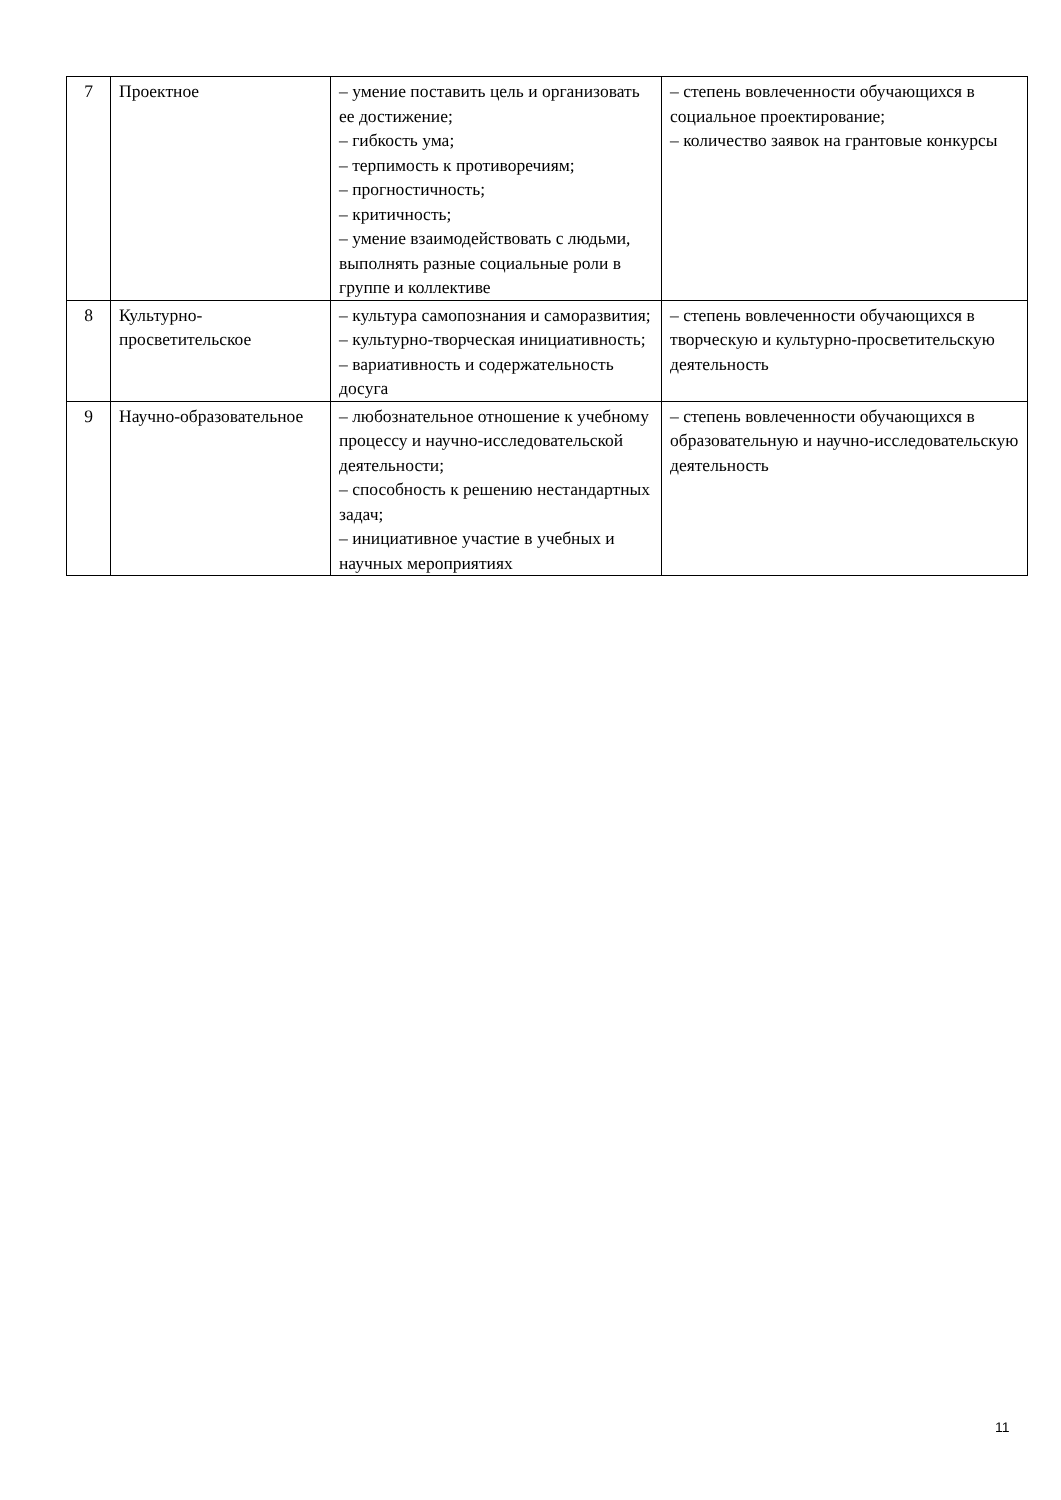| 7 | Проектное | – умение поставить цель и организовать ее достижение; – гибкость ума; – терпимость к противоречиям; – прогностичность; – критичность; – умение взаимодействовать с людьми, выполнять разные социальные роли в группе и коллективе | – степень вовлеченности обучающихся в социальное проектирование; – количество заявок на грантовые конкурсы |
| 8 | Культурно-просветительское | – культура самопознания и саморазвития; – культурно-творческая инициативность; – вариативность и содержательность досуга | – степень вовлеченности обучающихся в творческую и культурно-просветительскую деятельность |
| 9 | Научно-образовательное | – любознательное отношение к учебному процессу и научно-исследовательской деятельности; – способность к решению нестандартных задач; – инициативное участие в учебных и научных мероприятиях | – степень вовлеченности обучающихся в образовательную и научно-исследовательскую деятельность |
11